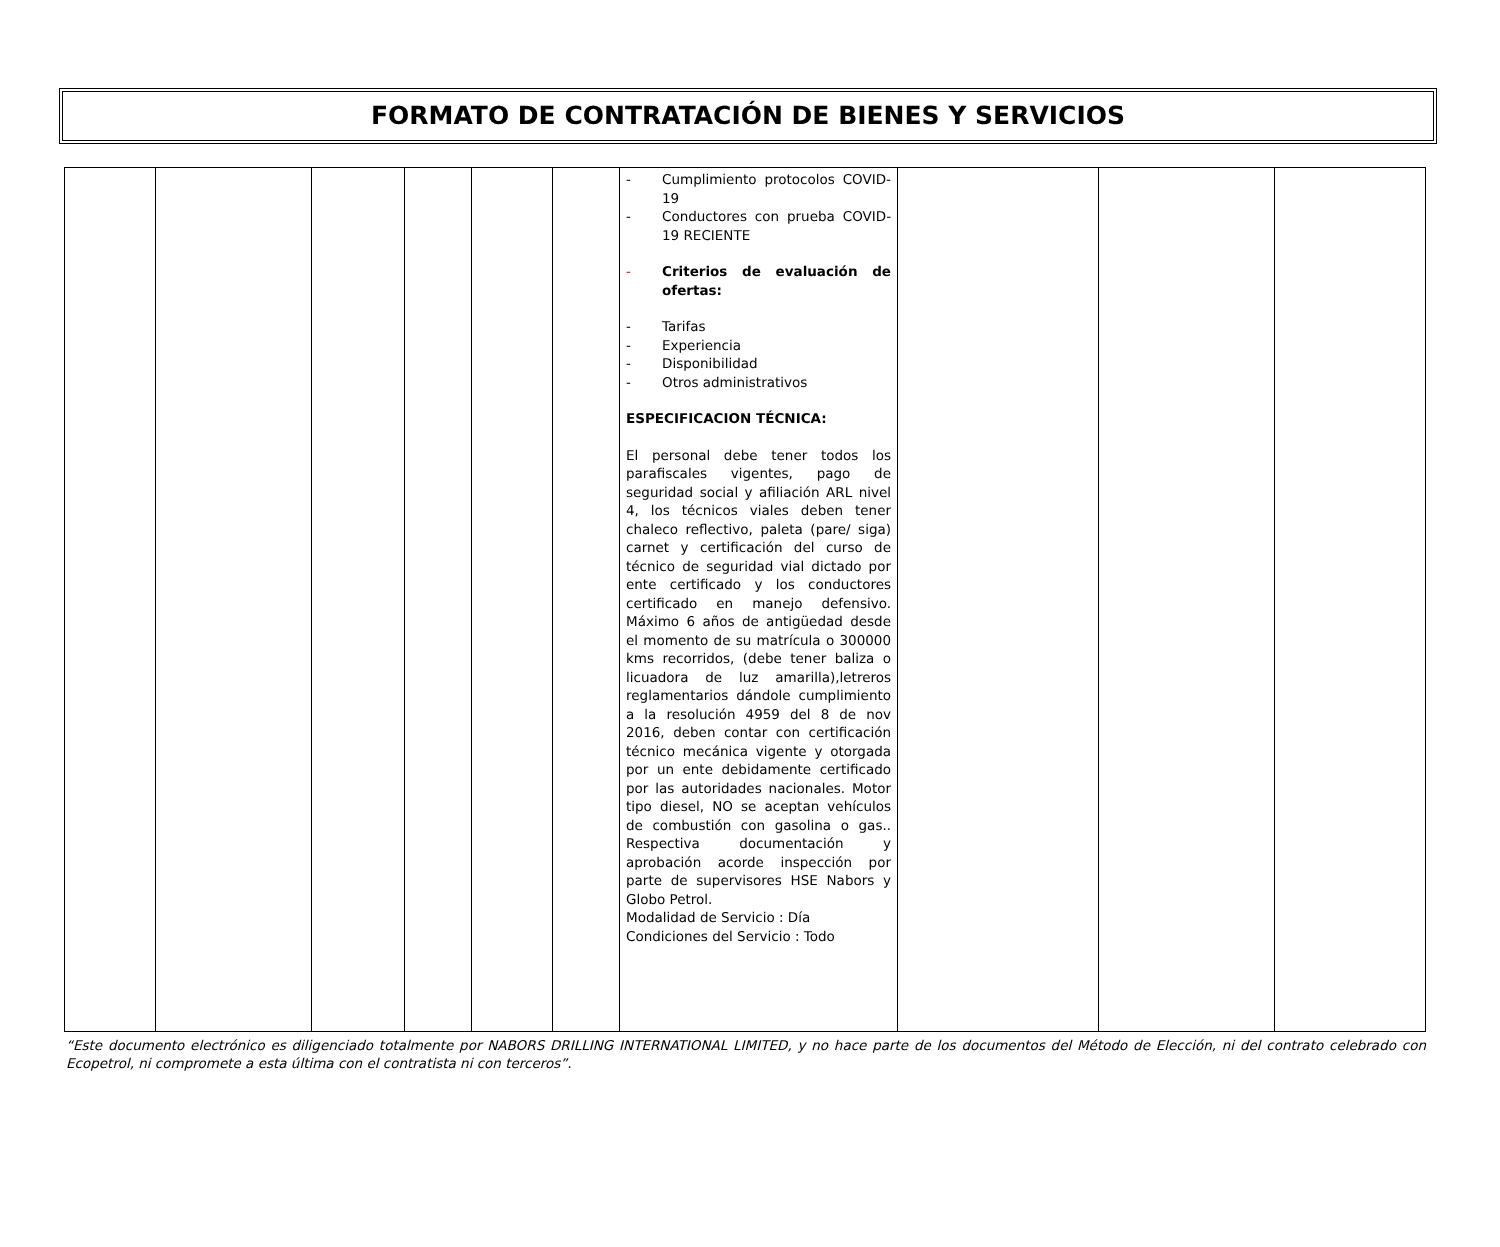FORMATO DE CONTRATACIÓN DE BIENES Y SERVICIOS
| | | | | | | - Cumplimiento protocolos COVID-19 - Conductores con prueba COVID-19 RECIENTE - Criterios de evaluación de ofertas: - Tarifas - Experiencia - Disponibilidad - Otros administrativos ESPECIFICACION TÉCNICA: El personal debe tener todos los parafiscales vigentes, pago de seguridad social y afiliación ARL nivel 4, los técnicos viales deben tener chaleco reflectivo, paleta (pare/ siga) carnet y certificación del curso de técnico de seguridad vial dictado por ente certificado y los conductores certificado en manejo defensivo. Máximo 6 años de antigüedad desde el momento de su matrícula o 300000 kms recorridos, (debe tener baliza o licuadora de luz amarilla),letreros reglamentarios dándole cumplimiento a la resolución 4959 del 8 de nov 2016, deben contar con certificación técnico mecánica vigente y otorgada por un ente debidamente certificado por las autoridades nacionales. Motor tipo diesel, NO se aceptan vehículos de combustión con gasolina o gas.. Respectiva documentación y aprobación acorde inspección por parte de supervisores HSE Nabors y Globo Petrol. Modalidad de Servicio : Día Condiciones del Servicio : Todo | | | |
“Este documento electrónico es diligenciado totalmente por NABORS DRILLING INTERNATIONAL LIMITED, y no hace parte de los documentos del Método de Elección, ni del contrato celebrado con Ecopetrol, ni compromete a esta última con el contratista ni con terceros”.